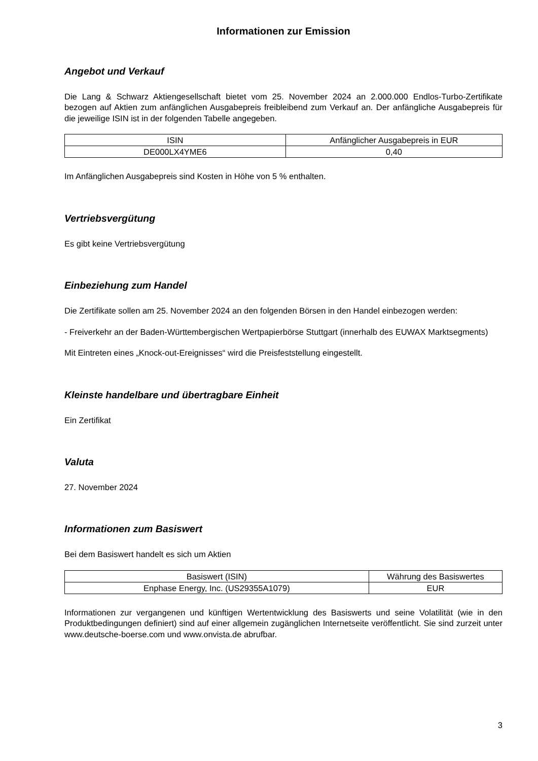Informationen zur Emission
Angebot und Verkauf
Die Lang & Schwarz Aktiengesellschaft bietet vom 25. November 2024 an 2.000.000 Endlos-Turbo-Zertifikate bezogen auf Aktien zum anfänglichen Ausgabepreis freibleibend zum Verkauf an. Der anfängliche Ausgabepreis für die jeweilige ISIN ist in der folgenden Tabelle angegeben.
| ISIN | Anfänglicher Ausgabepreis in EUR |
| --- | --- |
| DE000LX4YME6 | 0,40 |
Im Anfänglichen Ausgabepreis sind Kosten in Höhe von 5 % enthalten.
Vertriebsvergütung
Es gibt keine Vertriebsvergütung
Einbeziehung zum Handel
Die Zertifikate sollen am 25. November 2024 an den folgenden Börsen in den Handel einbezogen werden:
- Freiverkehr an der Baden-Württembergischen Wertpapierbörse Stuttgart (innerhalb des EUWAX Marktsegments)
Mit Eintreten eines „Knock-out-Ereignisses“ wird die Preisfeststellung eingestellt.
Kleinste handelbare und übertragbare Einheit
Ein Zertifikat
Valuta
27. November 2024
Informationen zum Basiswert
Bei dem Basiswert handelt es sich um Aktien
| Basiswert (ISIN) | Währung des Basiswertes |
| --- | --- |
| Enphase Energy, Inc. (US29355A1079) | EUR |
Informationen zur vergangenen und künftigen Wertentwicklung des Basiswerts und seine Volatilität (wie in den Produktbedingungen definiert) sind auf einer allgemein zugänglichen Internetseite veröffentlicht. Sie sind zurzeit unter www.deutsche-boerse.com und www.onvista.de abrufbar.
3